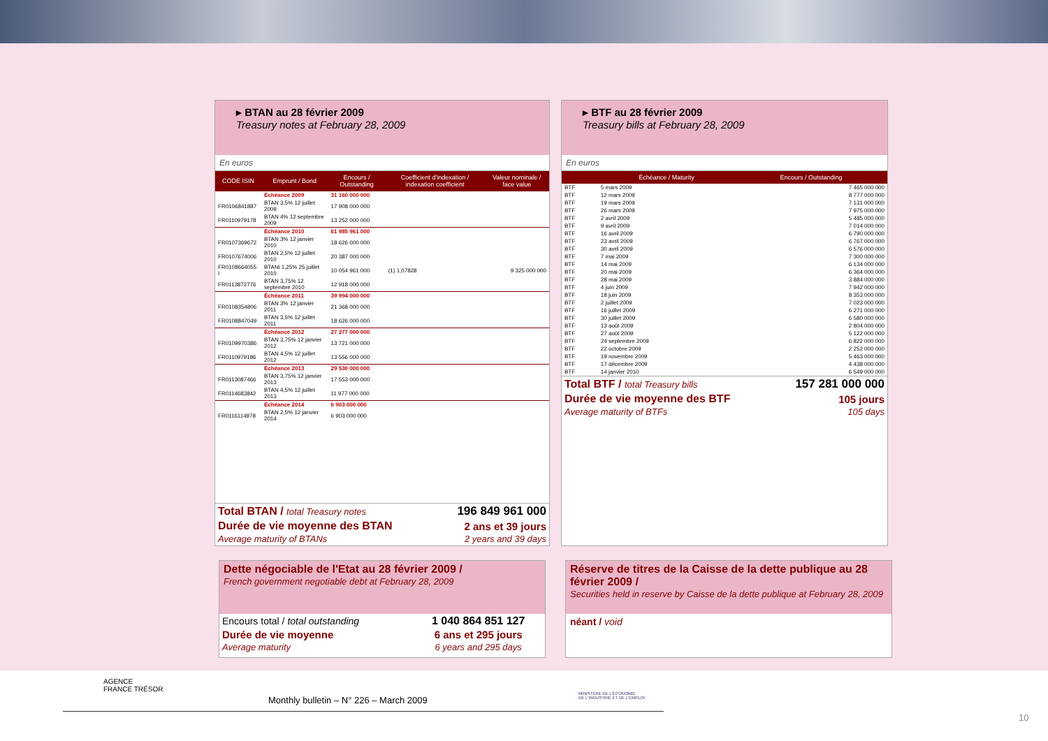▸ BTAN au 28 février 2009
Treasury notes at February 28, 2009
En euros
| CODE ISIN | Emprunt / Bond | Encours / Outstanding | Coefficient d'indexation / indexation coefficient | Valeur nominale / face value |
| --- | --- | --- | --- | --- |
| | Échéance 2009 | 31 160 000 000 | | |
| FR0106841887 | BTAN 3,5% 12 juillet 2009 | 17 908 000 000 | | |
| FR0110979178 | BTAN 4% 12 septembre 2009 | 13 252 000 000 | | |
| | Échéance 2010 | 61 985 961 000 | | |
| FR0107369672 | BTAN 3% 12 janvier 2010 | 18 626 000 000 | | |
| FR0107674006 | BTAN 2,5% 12 juillet 2010 | 20 387 000 000 | | |
| FR0108664055 I | BTANi 1,25% 25 juillet 2010 | 10 054 961 000 | (1) 1,07828 | 9 325 000 000 |
| FR0113872776 | BTAN 3,75% 12 septembre 2010 | 12 918 000 000 | | |
| | Échéance 2011 | 39 994 000 000 | | |
| FR0108354806 | BTAN 3% 12 janvier 2011 | 21 368 000 000 | | |
| FR0108847049 | BTAN 3,5% 12 juillet 2011 | 18 626 000 000 | | |
| | Échéance 2012 | 27 277 000 000 | | |
| FR0109970386 | BTAN 3,75% 12 janvier 2012 | 13 721 000 000 | | |
| FR0110979186 | BTAN 4,5% 12 juillet 2012 | 13 556 000 000 | | |
| | Échéance 2013 | 29 530 000 000 | | |
| FR0113087466 | BTAN 3,75% 12 janvier 2013 | 17 553 000 000 | | |
| FR0114683842 | BTAN 4,5% 12 juillet 2013 | 11 977 000 000 | | |
| | Échéance 2014 | 6 903 000 000 | | |
| FR0116114978 | BTAN 2,5% 12 janvier 2014 | 6 903 000 000 | | |
| Total BTAN / total Treasury notes | 196 849 961 000 |
| Durée de vie moyenne des BTAN Average maturity of BTANs | 2 ans et 39 jours 2 years and 39 days |
▸ BTF au 28 février 2009
Treasury bills at February 28, 2009
En euros
| | Échéance / Maturity | Encours / Outstanding |
| --- | --- | --- |
| BTF | 5 mars 2009 | 7 465 000 000 |
| BTF | 12 mars 2009 | 8 777 000 000 |
| BTF | 19 mars 2009 | 7 131 000 000 |
| BTF | 26 mars 2009 | 7 975 000 000 |
| BTF | 2 avril 2009 | 5 485 000 000 |
| BTF | 9 avril 2009 | 7 014 000 000 |
| BTF | 16 avril 2009 | 6 790 000 000 |
| BTF | 23 avril 2009 | 6 767 000 000 |
| BTF | 30 avril 2009 | 6 576 000 000 |
| BTF | 7 mai 2009 | 7 300 000 000 |
| BTF | 14 mai 2009 | 6 134 000 000 |
| BTF | 20 mai 2009 | 6 364 000 000 |
| BTF | 28 mai 2009 | 3 884 000 000 |
| BTF | 4 juin 2009 | 7 942 000 000 |
| BTF | 18 juin 2009 | 8 353 000 000 |
| BTF | 2 juillet 2009 | 7 023 000 000 |
| BTF | 16 juillet 2009 | 6 271 000 000 |
| BTF | 30 juillet 2009 | 6 580 000 000 |
| BTF | 13 août 2009 | 2 804 000 000 |
| BTF | 27 août 2009 | 5 122 000 000 |
| BTF | 24 septembre 2009 | 6 822 000 000 |
| BTF | 22 octobre 2009 | 2 252 000 000 |
| BTF | 19 novembre 2009 | 5 463 000 000 |
| BTF | 17 décembre 2009 | 4 438 000 000 |
| BTF | 14 janvier 2010 | 6 549 000 000 |
| Total BTF / total Treasury bills | 157 281 000 000 |
| Durée de vie moyenne des BTF Average maturity of BTFs | 105 jours 105 days |
Dette négociable de l'Etat au 28 février 2009 /
French government negotiable debt at February 28, 2009
| Encours total / total outstanding | 1 040 864 851 127 |
| Durée de vie moyenne Average maturity | 6 ans et 295 jours 6 years and 295 days |
Réserve de titres de la Caisse de la dette publique au 28 février 2009 /
Securities held in reserve by Caisse de la dette publique at February 28, 2009
néant / void
AGENCE
FRANCE TRÉSOR
Monthly bulletin – N° 226 – March 2009
MINISTÈRE DE L'ÉCONOMIE
DE L'INDUSTRIE ET DE L'EMPLOI
10